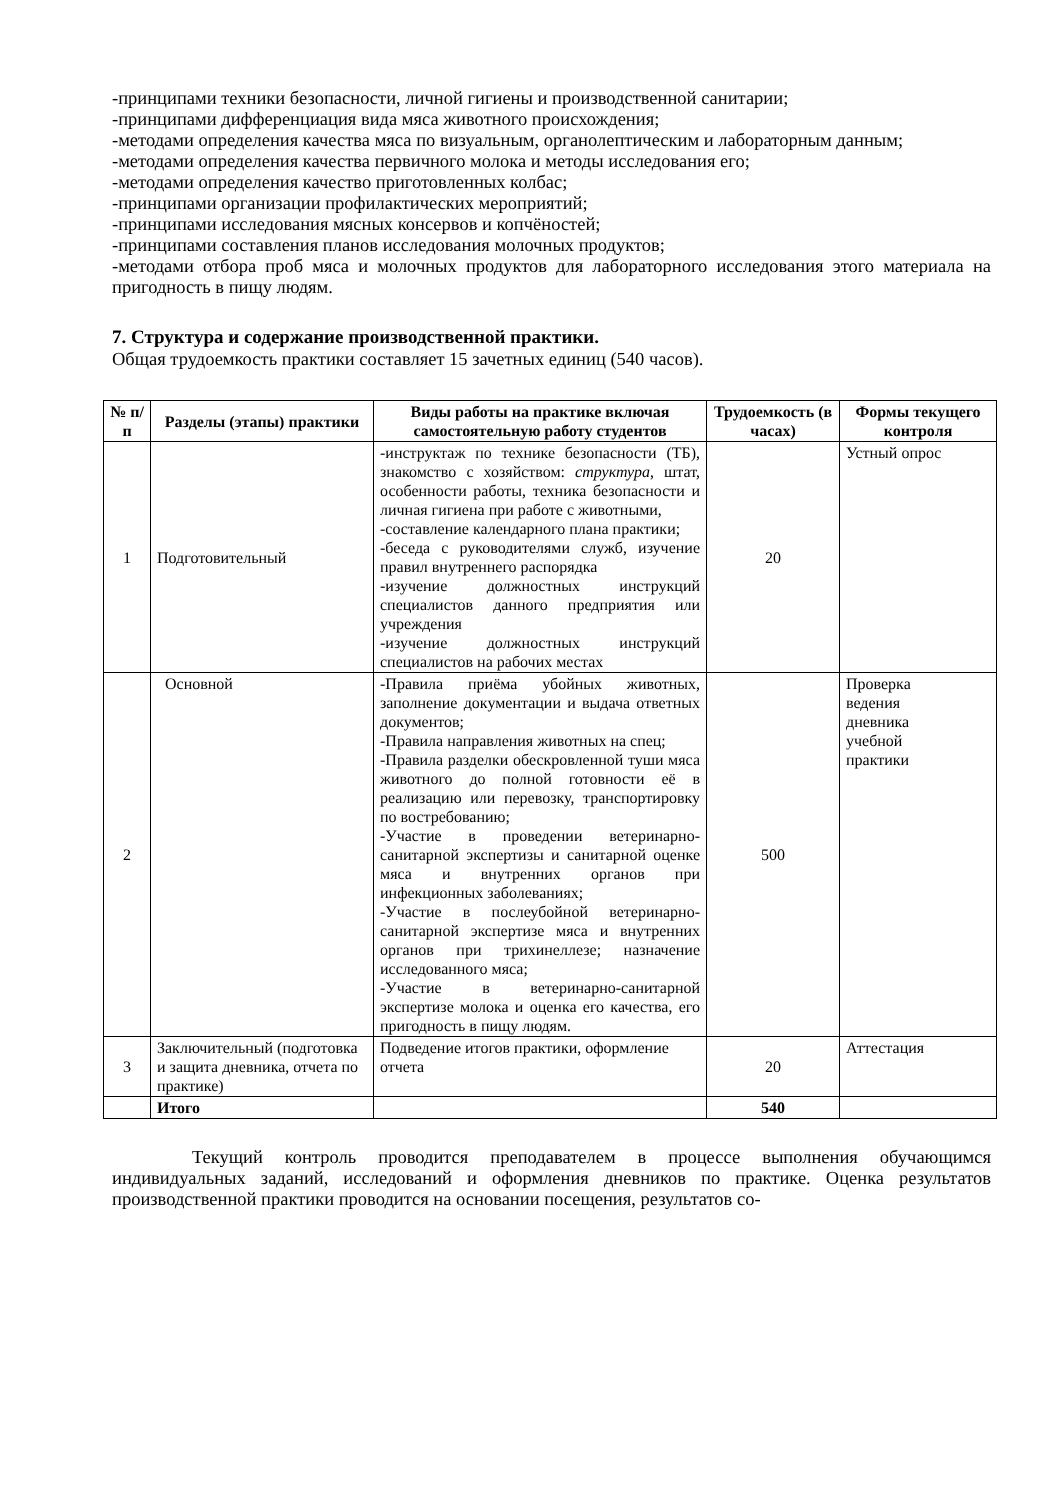-принципами техники безопасности, личной гигиены и производственной санитарии;
-принципами дифференциация вида мяса животного происхождения;
-методами определения качества мяса по визуальным, органолептическим и лабораторным данным;
-методами определения качества первичного молока и методы исследования его;
-методами определения качество приготовленных колбас;
-принципами организации профилактических мероприятий;
-принципами исследования мясных консервов и копчёностей;
-принципами составления планов исследования молочных продуктов;
-методами отбора проб мяса и молочных продуктов для лабораторного исследования этого материала на пригодность в пищу людям.
7. Структура и содержание производственной практики.
Общая трудоемкость практики составляет 15 зачетных единиц (540 часов).
| № п/п | Разделы (этапы) практики | Виды работы на практике включая самостоятельную работу студентов | Трудоемкость (в часах) | Формы текущего контроля |
| --- | --- | --- | --- | --- |
| 1 | Подготовительный | -инструктаж по технике безопасности (ТБ), знакомство с хозяйством: структура , штат, особенности работы, техника безопасности и личная гигиена при работе с животными, -составление календарного плана практики; -беседа с руководителями служб, изучение правил внутреннего распорядка -изучение должностных инструкций специалистов данного предприятия или учреждения -изучение должностных инструкций специалистов на рабочих местах | 20 | Устный опрос |
| 2 | Основной | -Правила приёма убойных животных, заполнение документации и выдача ответных документов; -Правила направления животных на спец; -Правила разделки обескровленной туши мяса животного до полной готовности её в реализацию или перевозку, транспортировку по востребованию; -Участие в проведении ветеринарно-санитарной экспертизы и санитарной оценке мяса и внутренних органов при инфекционных заболеваниях; -Участие в послеубойной ветеринарно-санитарной экспертизе мяса и внутренних органов при трихинеллезе; назначение исследованного мяса; -Участие в ветеринарно-санитарной экспертизе молока и оценка его качества, его пригодность в пищу людям. | 500 | Проверка ведения дневника учебной практики |
| 3 | Заключительный (подготовка и защита дневника, отчета по практике) | Подведение итогов практики, оформление отчета | 20 | Аттестация |
| | Итого | | 540 | |
Текущий контроль проводится преподавателем в процессе выполнения обучающимся индивидуальных заданий, исследований и оформления дневников по практике. Оценка результатов производственной практики проводится на основании посещения, результатов со-